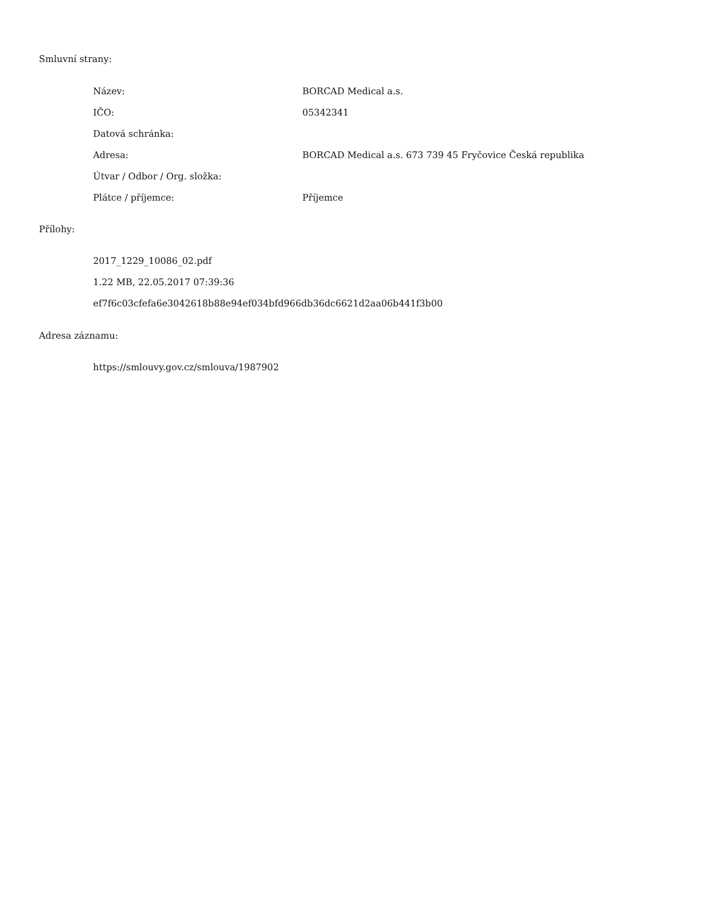Smluvní strany:
| Název: | BORCAD Medical a.s. |
| IČO: | 05342341 |
| Datová schránka: | |
| Adresa: | BORCAD Medical a.s. 673 739 45 Fryčovice Česká republika |
| Útvar / Odbor / Org. složka: | |
| Plátce / příjemce: | Příjemce |
Přílohy:
2017_1229_10086_02.pdf
1.22 MB, 22.05.2017 07:39:36
ef7f6c03cfefa6e3042618b88e94ef034bfd966db36dc6621d2aa06b441f3b00
Adresa záznamu:
https://smlouvy.gov.cz/smlouva/1987902